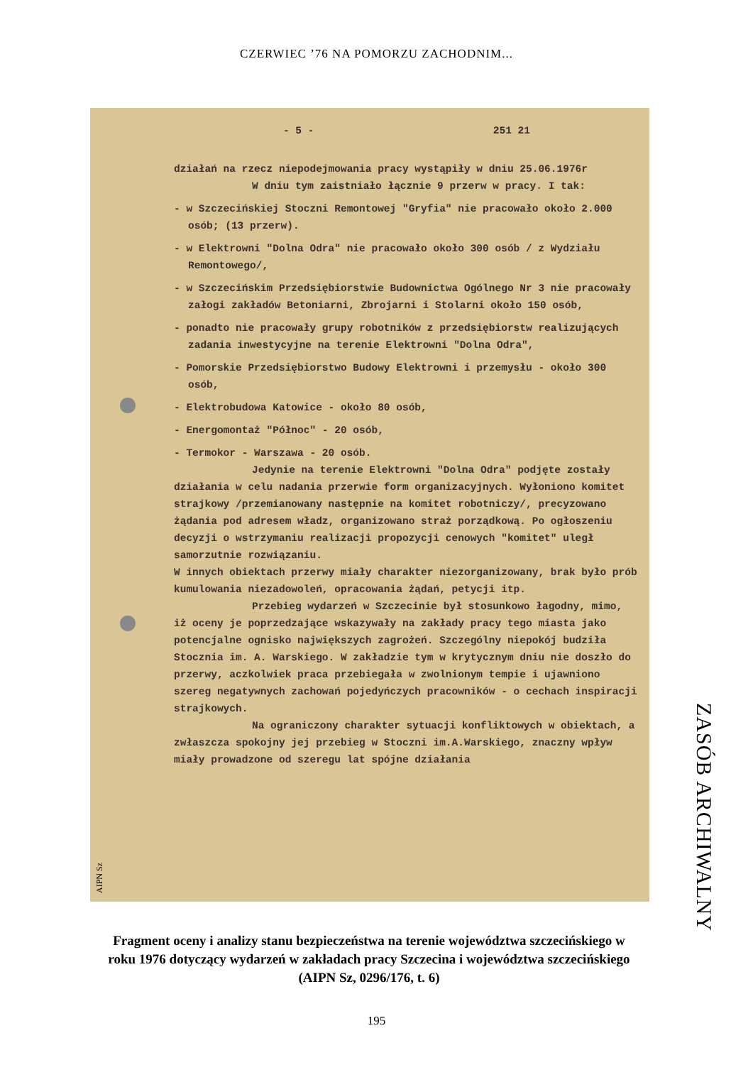CZERWIEC ’76 NA POMORZU ZACHODNIM...
- 5 - 251 21
działań na rzecz niepodejmowania pracy wystąpiły w dniu 25.06.1976r
W dniu tym zaistniało łącznie 9 przerw w pracy. I tak:
- w Szczecińskiej Stoczni Remontowej "Gryfia" nie pracowało około 2.000 osób; (13 przerw).
- w Elektrowni "Dolna Odra" nie pracowało około 300 osób / z Wydziału Remontowego/,
- w Szczecińskim Przedsiębiorstwie Budownictwa Ogólnego Nr 3 nie pracowały załogi zakładów Betoniarni, Zbrojarni i Stolarni około 150 osób,
- ponadto nie pracowały grupy robotników z przedsiębiorstw realizujących zadania inwestycyjne na terenie Elektrowni "Dolna Odra",
- Pomorskie Przedsiębiorstwo Budowy Elektrowni i przemysłu - około 300 osób,
- Elektrobudowa Katowice - około 80 osób,
- Energomontaż "Północ" - 20 osób,
- Termokor - Warszawa - 20 osób.
Jedynie na terenie Elektrowni "Dolna Odra" podjęte zostały działania w celu nadania przerwie form organizacyjnych. Wyłoniono komitet strajkowy /przemianowany następnie na komitet robotniczy/, precyzowano żądania pod adresem władz, organizowano straż porządkową. Po ogłoszeniu decyzji o wstrzymaniu realizacji propozycji cenowych "komitet" uległ samorzutnie rozwiązaniu.
W innych obiektach przerwy miały charakter niezorganizowany, brak było prób kumulowania niezadowoleń, opracowania żądań, petycji itp.
Przebieg wydarzeń w Szczecinie był stosunkowo łagodny, mimo, iż oceny je poprzedzające wskazywały na zakłady pracy tego miasta jako potencjalne ognisko największych zagrożeń. Szczególny niepokój budziła Stocznia im. A. Warskiego. W zakładzie tym w krytycznym dniu nie doszło do przerwy, aczkolwiek praca przebiegała w zwolnionym tempie i ujawniono szereg negatywnych zachowań pojedyńczych pracowników - o cechach inspiracji strajkowych.
Na ograniczony charakter sytuacji konfliktowych w obiektach, a zwłaszcza spokojny jej przebieg w Stoczni im.A.Warskiego, znaczny wpływ miały prowadzone od szeregu lat spójne działania
AIPN Sz
ZASÓB ARCHIWALNY
Fragment oceny i analizy stanu bezpieczeństwa na terenie województwa szczecińskiego w roku 1976 dotyczący wydarzeń w zakładach pracy Szczecina i województwa szczecińskiego (AIPN Sz, 0296/176, t. 6)
195